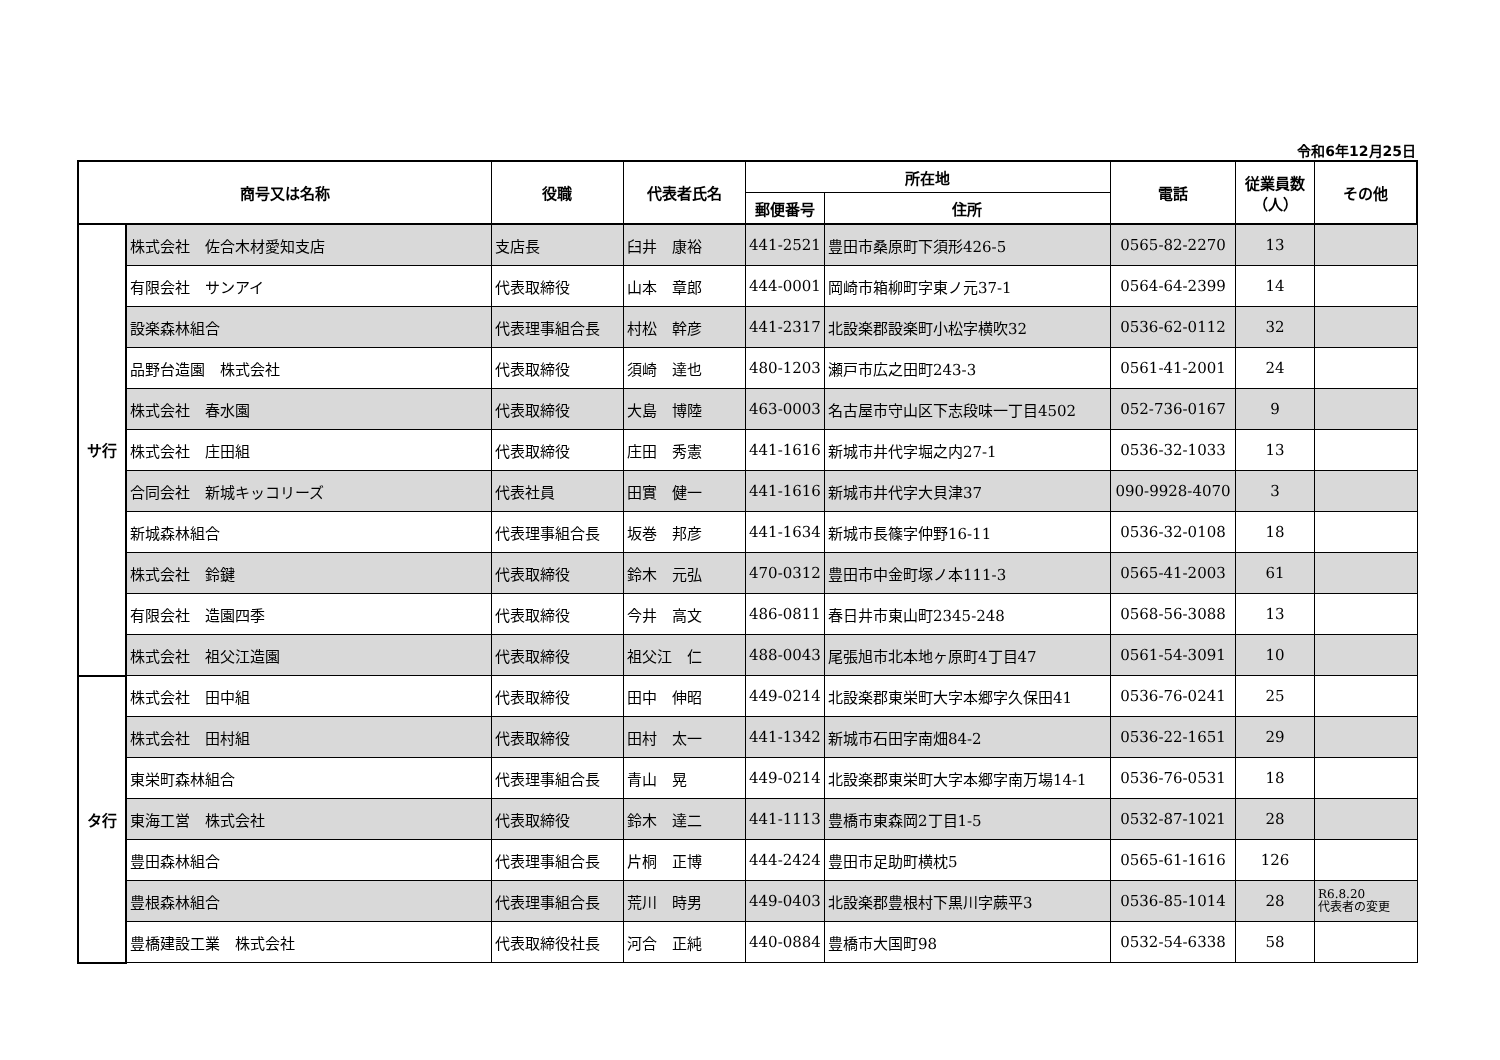令和6年12月25日
| 商号又は名称 | | 役職 | 代表者氏名 | 所在地 | | 電話 | 従業員数 （人） | その他 |
| --- | --- | --- | --- | --- | --- | --- | --- | --- |
| | | | | 郵便番号 | 住所 | | | |
| サ行 | 株式会社 佐合木材愛知支店 | 支店長 | 臼井 康裕 | 441-2521 | 豊田市桑原町下須形426-5 | 0565-82-2270 | 13 | |
| | 有限会社 サンアイ | 代表取締役 | 山本 章郎 | 444-0001 | 岡崎市箱柳町字東ノ元37-1 | 0564-64-2399 | 14 | |
| | 設楽森林組合 | 代表理事組合長 | 村松 幹彦 | 441-2317 | 北設楽郡設楽町小松字横吹32 | 0536-62-0112 | 32 | |
| | 品野台造園 株式会社 | 代表取締役 | 須崎 達也 | 480-1203 | 瀬戸市広之田町243-3 | 0561-41-2001 | 24 | |
| | 株式会社 春水園 | 代表取締役 | 大島 博陸 | 463-0003 | 名古屋市守山区下志段味一丁目4502 | 052-736-0167 | 9 | |
| | 株式会社 庄田組 | 代表取締役 | 庄田 秀憲 | 441-1616 | 新城市井代字堀之内27-1 | 0536-32-1033 | 13 | |
| | 合同会社 新城キッコリーズ | 代表社員 | 田實 健一 | 441-1616 | 新城市井代字大貝津37 | 090-9928-4070 | 3 | |
| | 新城森林組合 | 代表理事組合長 | 坂巻 邦彦 | 441-1634 | 新城市長篠字仲野16-11 | 0536-32-0108 | 18 | |
| | 株式会社 鈴鍵 | 代表取締役 | 鈴木 元弘 | 470-0312 | 豊田市中金町塚ノ本111-3 | 0565-41-2003 | 61 | |
| | 有限会社 造園四季 | 代表取締役 | 今井 高文 | 486-0811 | 春日井市東山町2345-248 | 0568-56-3088 | 13 | |
| | 株式会社 祖父江造園 | 代表取締役 | 祖父江 仁 | 488-0043 | 尾張旭市北本地ヶ原町4丁目47 | 0561-54-3091 | 10 | |
| タ行 | 株式会社 田中組 | 代表取締役 | 田中 伸昭 | 449-0214 | 北設楽郡東栄町大字本郷字久保田41 | 0536-76-0241 | 25 | |
| | 株式会社 田村組 | 代表取締役 | 田村 太一 | 441-1342 | 新城市石田字南畑84-2 | 0536-22-1651 | 29 | |
| | 東栄町森林組合 | 代表理事組合長 | 青山 晃 | 449-0214 | 北設楽郡東栄町大字本郷字南万場14-1 | 0536-76-0531 | 18 | |
| | 東海工営 株式会社 | 代表取締役 | 鈴木 達二 | 441-1113 | 豊橋市東森岡2丁目1-5 | 0532-87-1021 | 28 | |
| | 豊田森林組合 | 代表理事組合長 | 片桐 正博 | 444-2424 | 豊田市足助町横枕5 | 0565-61-1616 | 126 | |
| | 豊根森林組合 | 代表理事組合長 | 荒川 時男 | 449-0403 | 北設楽郡豊根村下黒川字蕨平3 | 0536-85-1014 | 28 | R6.8.20 代表者の変更 |
| | 豊橋建設工業 株式会社 | 代表取締役社長 | 河合 正純 | 440-0884 | 豊橋市大国町98 | 0532-54-6338 | 58 | |